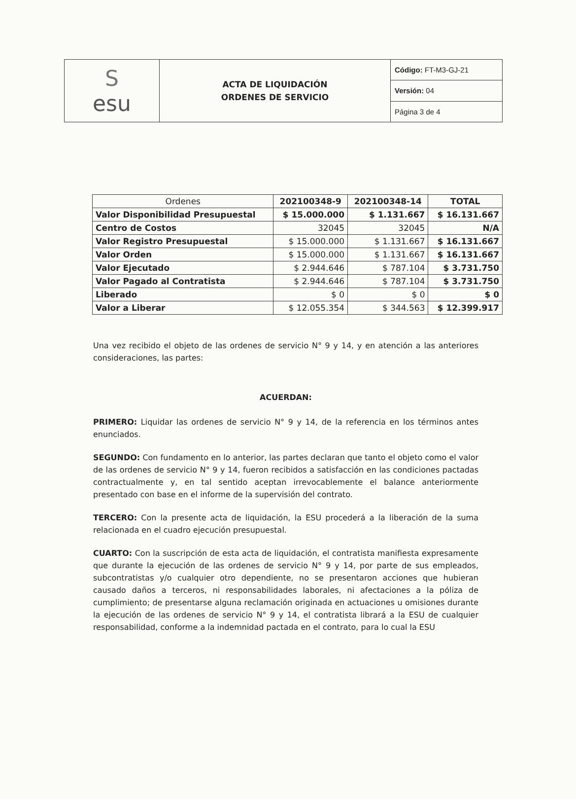| S esu | ACTA DE LIQUIDACIÓN ORDENES DE SERVICIO | Código: FT-M3-GJ-21 |
| | | Versión: 04 |
| | | Página 3 de 4 |
| Ordenes | 202100348-9 | 202100348-14 | TOTAL |
| --- | --- | --- | --- |
| Valor Disponibilidad Presupuestal | $ 15.000.000 | $ 1.131.667 | $ 16.131.667 |
| Centro de Costos | 32045 | 32045 | N/A |
| Valor Registro Presupuestal | $ 15.000.000 | $ 1.131.667 | $ 16.131.667 |
| Valor Orden | $ 15.000.000 | $ 1.131.667 | $ 16.131.667 |
| Valor Ejecutado | $ 2.944.646 | $ 787.104 | $ 3.731.750 |
| Valor Pagado al Contratista | $ 2.944.646 | $ 787.104 | $ 3.731.750 |
| Liberado | $ 0 | $ 0 | $ 0 |
| Valor a Liberar | $ 12.055.354 | $ 344.563 | $ 12.399.917 |
Una vez recibido el objeto de las ordenes de servicio N° 9 y 14, y en atención a las anteriores consideraciones, las partes:
ACUERDAN:
PRIMERO: Liquidar las ordenes de servicio N° 9 y 14, de la referencia en los términos antes enunciados.
SEGUNDO: Con fundamento en lo anterior, las partes declaran que tanto el objeto como el valor de las ordenes de servicio N° 9 y 14, fueron recibidos a satisfacción en las condiciones pactadas contractualmente y, en tal sentido aceptan irrevocablemente el balance anteriormente presentado con base en el informe de la supervisión del contrato.
TERCERO: Con la presente acta de liquidación, la ESU procederá a la liberación de la suma relacionada en el cuadro ejecución presupuestal.
CUARTO: Con la suscripción de esta acta de liquidación, el contratista manifiesta expresamente que durante la ejecución de las ordenes de servicio N° 9 y 14, por parte de sus empleados, subcontratistas y/o cualquier otro dependiente, no se presentaron acciones que hubieran causado daños a terceros, ni responsabilidades laborales, ni afectaciones a la póliza de cumplimiento; de presentarse alguna reclamación originada en actuaciones u omisiones durante la ejecución de las ordenes de servicio N° 9 y 14, el contratista librará a la ESU de cualquier responsabilidad, conforme a la indemnidad pactada en el contrato, para lo cual la ESU